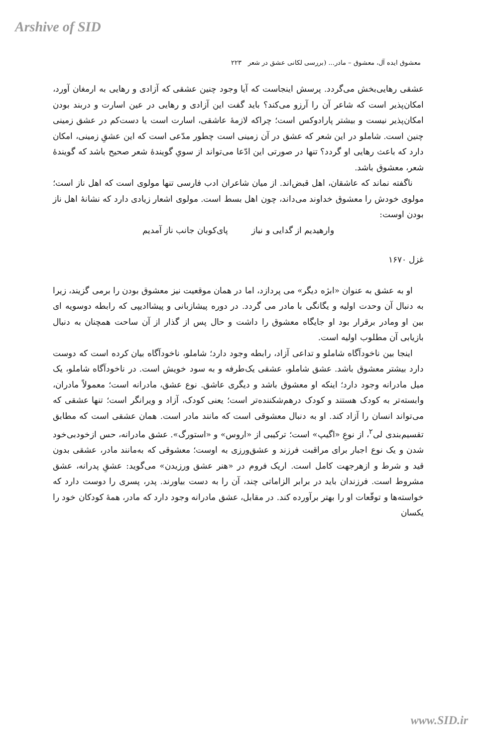Arshive of SID
معشوق ایده آل، معشوق – مادر... (بررسی لکانی عشق در شعر ۲۲۳
عشقی رهایی‌بخش می‌گردد. پرسش اینجاست که آیا وجود چنین عشقی که آزادی و رهایی به ارمغان آورد، امکان‌پذیر است که شاعر آن را آرزو می‌کند؟ باید گفت این آزادی و رهایی در عین اسارت و دربند بودن امکان‌پذیر نیست و بیشتر پارادوکس است؛ چراکه لازمهٔ عاشقی، اسارت است یا دست‌کم در عشق زمینی چنین است. شاملو در این شعر که عشق در آن زمینی است چطور مدّعی است که این عشقِ زمینی، امکان دارد که باعث رهایی او گردد؟ تنها در صورتی این ادّعا می‌تواند از سویِ گویندهٔ شعر صحیح باشد که گویندهٔ شعر، معشوق باشد.
ناگفته نماند که عاشقان، اهل قبض‌اند. از میان شاعران ادب فارسی تنها مولوی است که اهل ناز است؛ مولوی خودش را معشوق خداوند می‌داند، چون اهل بسط است. مولوی اشعار زیادی دارد که نشانهٔ اهل ناز بودن اوست:
وارهیدیم از گدایی و نیاز پای‌کوبان جانب ناز آمدیم
غزل ۱۶۷۰
او به عشق به عنوان «ابژه دیگر» می پردازد، اما در همان موقعیت نیز معشوق بودن را برمی گزیند، زیرا به دنبال آن وحدت اولیه و یگانگی با مادر می گردد. در دوره پیشازبانی و پیشاادیپی که رابطه دوسویه ای بین او ومادر برقرار بود او جایگاه معشوق را داشت و حال پس از گذار از آن ساحت همچنان به دنبال بازیابی آن مطلوب اولیه است.
اینجا بین ناخودآگاه شاملو و تداعی آزاد، رابطه وجود دارد؛ شاملو، ناخودآگاه بیان کرده است که دوست دارد بیشتر معشوق باشد. عشق شاملو، عشقی یک‌طرفه و به سود خویش است. در ناخودآگاه شاملو، یک میل مادرانه وجود دارد؛ اینکه او معشوق باشد و دیگری عاشق. نوع عشق، مادرانه است؛ معمولاً مادران، وابسته‌تر به کودک هستند و کودک درهم‌شکننده‌تر است؛ یعنی کودک، آزاد و ویرانگر است؛ تنها عشقی که می‌تواند انسان را آزاد کند. او به دنبال معشوقی است که مانند مادر است. همان عشقی است که مطابق تقسیم‌بندی لی<sup>۲</sup>، از نوعِ «اگیپ» است؛ ترکیبی از «اروس» و «استورگ». عشق مادرانه، حس ازخودبی‌خود شدن و یک نوع اجبار برای مراقبت فرزند و عشق‌ورزی به اوست؛ معشوقی که به‌مانند مادر، عشقی بدون قید و شرط و ازهرجهت کامل است. اریک فروم در «هنر عشق ورزیدن» می‌گوید: عشقِ پدرانه، عشق مشروط است. فرزندان باید در برابر الزاماتی چند، آن را به دست بیاورند. پدر، پسری را دوست دارد که خواسته‌ها و توقّعات او را بهتر برآورده کند. در مقابل، عشق مادرانه وجود دارد که مادر، همهٔ کودکان خود را یکسان
www.SID.ir